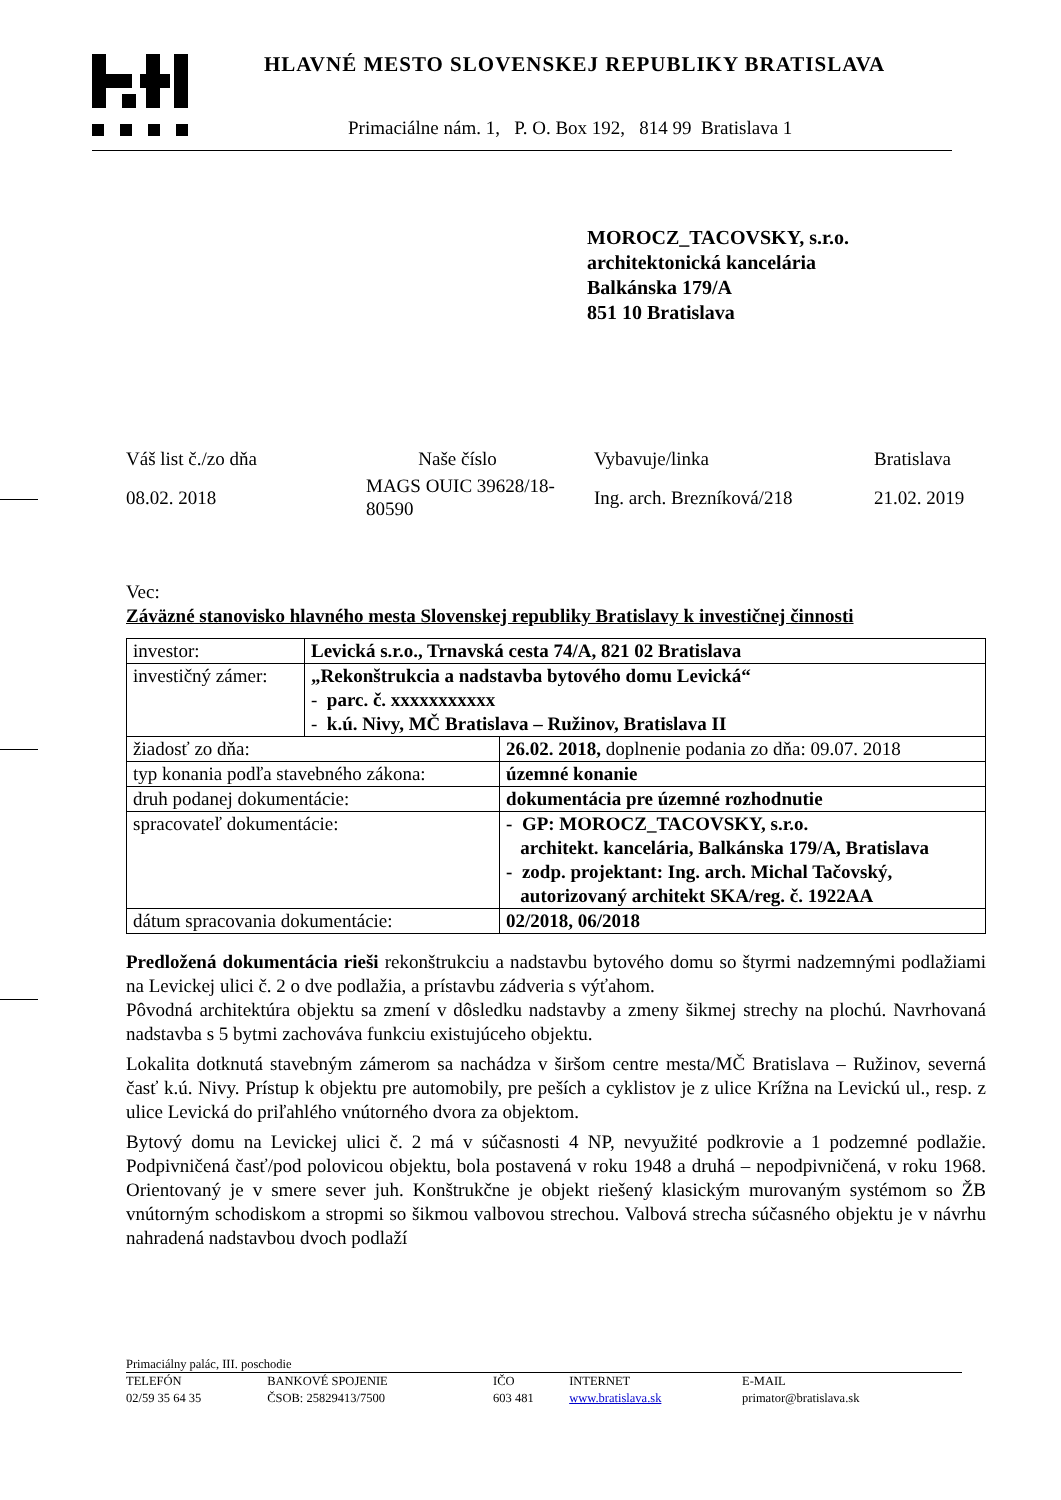HLAVNÉ MESTO SLOVENSKEJ REPUBLIKY BRATISLAVA
Primaciálne nám. 1, P. O. Box 192, 814 99 Bratislava 1
MOROCZ_TACOVSKY, s.r.o.
architektonická kancelária
Balkánska 179/A
851 10 Bratislava
| Váš list č./zo dňa | Naše číslo | Vybavuje/linka | Bratislava |
| 08.02. 2018 | MAGS OUIC 39628/18-80590 | Ing. arch. Brezníková/218 | 21.02. 2019 |
Vec:
Záväzné stanovisko hlavného mesta Slovenskej republiky Bratislavy k investičnej činnosti
| investor: | Levická s.r.o., Trnavská cesta 74/A, 821 02 Bratislava | |
| investičný zámer: | „Rekonštrukcia a nadstavba bytového domu Levická“ - parc. č. xxxxxxxxxxx - k.ú. Nivy, MČ Bratislava – Ružinov, Bratislava II | |
| žiadosť zo dňa: | | 26.02. 2018, doplnenie podania zo dňa: 09.07. 2018 |
| typ konania podľa stavebného zákona: | | územné konanie |
| druh podanej dokumentácie: | | dokumentácia pre územné rozhodnutie |
| spracovateľ dokumentácie: | | - GP: MOROCZ_TACOVSKY, s.r.o. architekt. kancelária, Balkánska 179/A, Bratislava - zodp. projektant: Ing. arch. Michal Tačovský, autorizovaný architekt SKA/reg. č. 1922AA |
| dátum spracovania dokumentácie: | | 02/2018, 06/2018 |
Predložená dokumentácia rieši rekonštrukciu a nadstavbu bytového domu so štyrmi nadzemnými podlažiami na Levickej ulici č. 2 o dve podlažia, a prístavbu zádveria s výťahom.
Pôvodná architektúra objektu sa zmení v dôsledku nadstavby a zmeny šikmej strechy na plochú. Navrhovaná nadstavba s 5 bytmi zachováva funkciu existujúceho objektu.
Lokalita dotknutá stavebným zámerom sa nachádza v širšom centre mesta/MČ Bratislava – Ružinov, severná časť k.ú. Nivy. Prístup k objektu pre automobily, pre peších a cyklistov je z ulice Krížna na Levickú ul., resp. z ulice Levická do priľahlého vnútorného dvora za objektom.
Bytový domu na Levickej ulici č. 2 má v súčasnosti 4 NP, nevyužité podkrovie a 1 podzemné podlažie. Podpivničená časť/pod polovicou objektu, bola postavená v roku 1948 a druhá – nepodpivničená, v roku 1968. Orientovaný je v smere sever juh. Konštrukčne je objekt riešený klasickým murovaným systémom so ŽB vnútorným schodiskom a stropmi so šikmou valbovou strechou. Valbová strecha súčasného objektu je v návrhu nahradená nadstavbou dvoch podlaží
Primaciálny palác, III. poschodie
| TELEFÓN | BANKOVÉ SPOJENIE | IČO | INTERNET | E-MAIL |
| 02/59 35 64 35 | ČSOB: 25829413/7500 | 603 481 | www.bratislava.sk | primator@bratislava.sk |